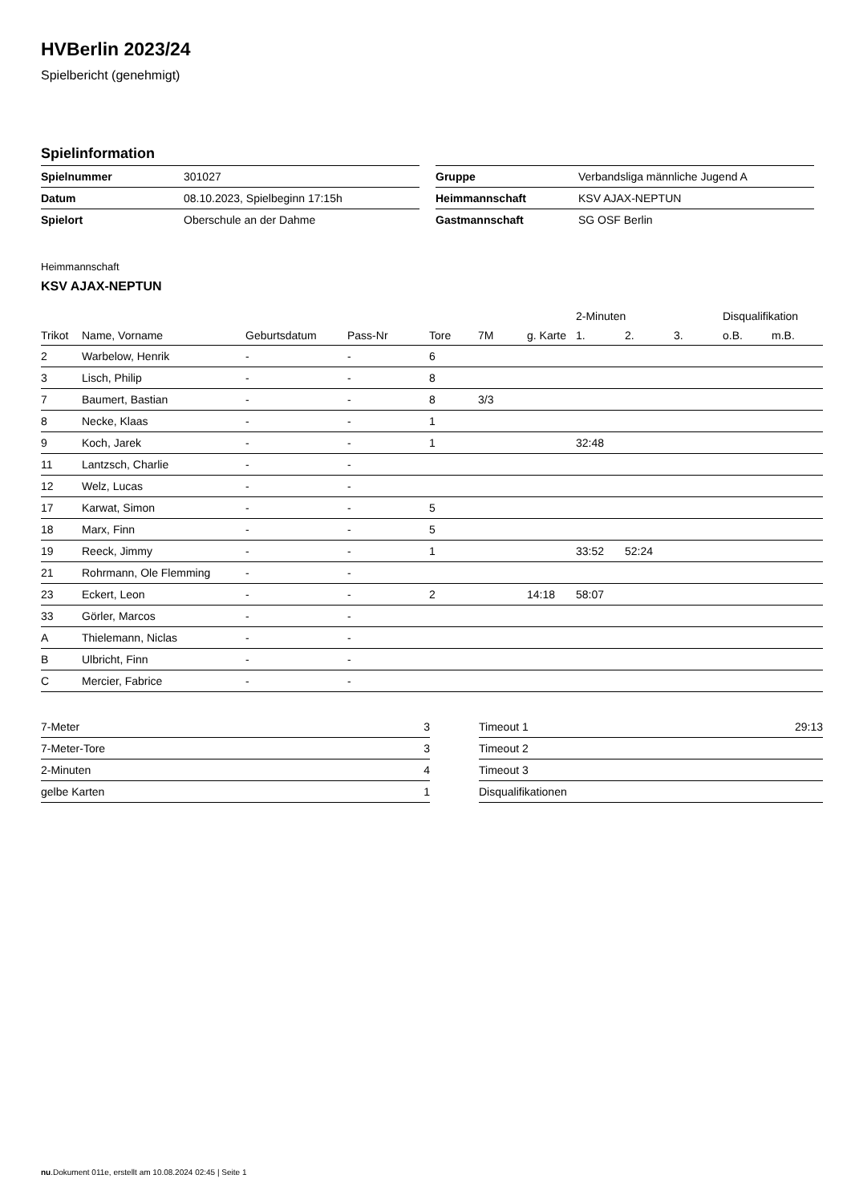HVBerlin 2023/24
Spielbericht (genehmigt)
Spielinformation
| Spielnummer | 301027 |
| Datum | 08.10.2023, Spielbeginn 17:15h |
| Spielort | Oberschule an der Dahme |
| Gruppe | Verbandsliga männliche Jugend A |
| Heimmannschaft | KSV AJAX-NEPTUN |
| Gastmannschaft | SG OSF Berlin |
Heimmannschaft
KSV AJAX-NEPTUN
| | | | | | | | 2-Minuten | | | Disqualifikation | |
| --- | --- | --- | --- | --- | --- | --- | --- | --- | --- | --- | --- |
| Trikot | Name, Vorname | Geburtsdatum | Pass-Nr | Tore | 7M | g. Karte | 1. | 2. | 3. | o.B. | m.B. |
| 2 | Warbelow, Henrik | - | - | 6 | | | | | | | |
| 3 | Lisch, Philip | - | - | 8 | | | | | | | |
| 7 | Baumert, Bastian | - | - | 8 | 3/3 | | | | | | |
| 8 | Necke, Klaas | - | - | 1 | | | | | | | |
| 9 | Koch, Jarek | - | - | 1 | | | 32:48 | | | | |
| 11 | Lantzsch, Charlie | - | - | | | | | | | | |
| 12 | Welz, Lucas | - | - | | | | | | | | |
| 17 | Karwat, Simon | - | - | 5 | | | | | | | |
| 18 | Marx, Finn | - | - | 5 | | | | | | | |
| 19 | Reeck, Jimmy | - | - | 1 | | | 33:52 | 52:24 | | | |
| 21 | Rohrmann, Ole Flemming | - | - | | | | | | | | |
| 23 | Eckert, Leon | - | - | 2 | | 14:18 | 58:07 | | | | |
| 33 | Görler, Marcos | - | - | | | | | | | | |
| A | Thielemann, Niclas | - | - | | | | | | | | |
| B | Ulbricht, Finn | - | - | | | | | | | | |
| C | Mercier, Fabrice | - | - | | | | | | | | |
| 7-Meter | 3 |
| 7-Meter-Tore | 3 |
| 2-Minuten | 4 |
| gelbe Karten | 1 |
| Timeout 1 | 29:13 |
| Timeout 2 | |
| Timeout 3 | |
| Disqualifikationen | |
nu.Dokument 011e, erstellt am 10.08.2024 02:45 | Seite 1